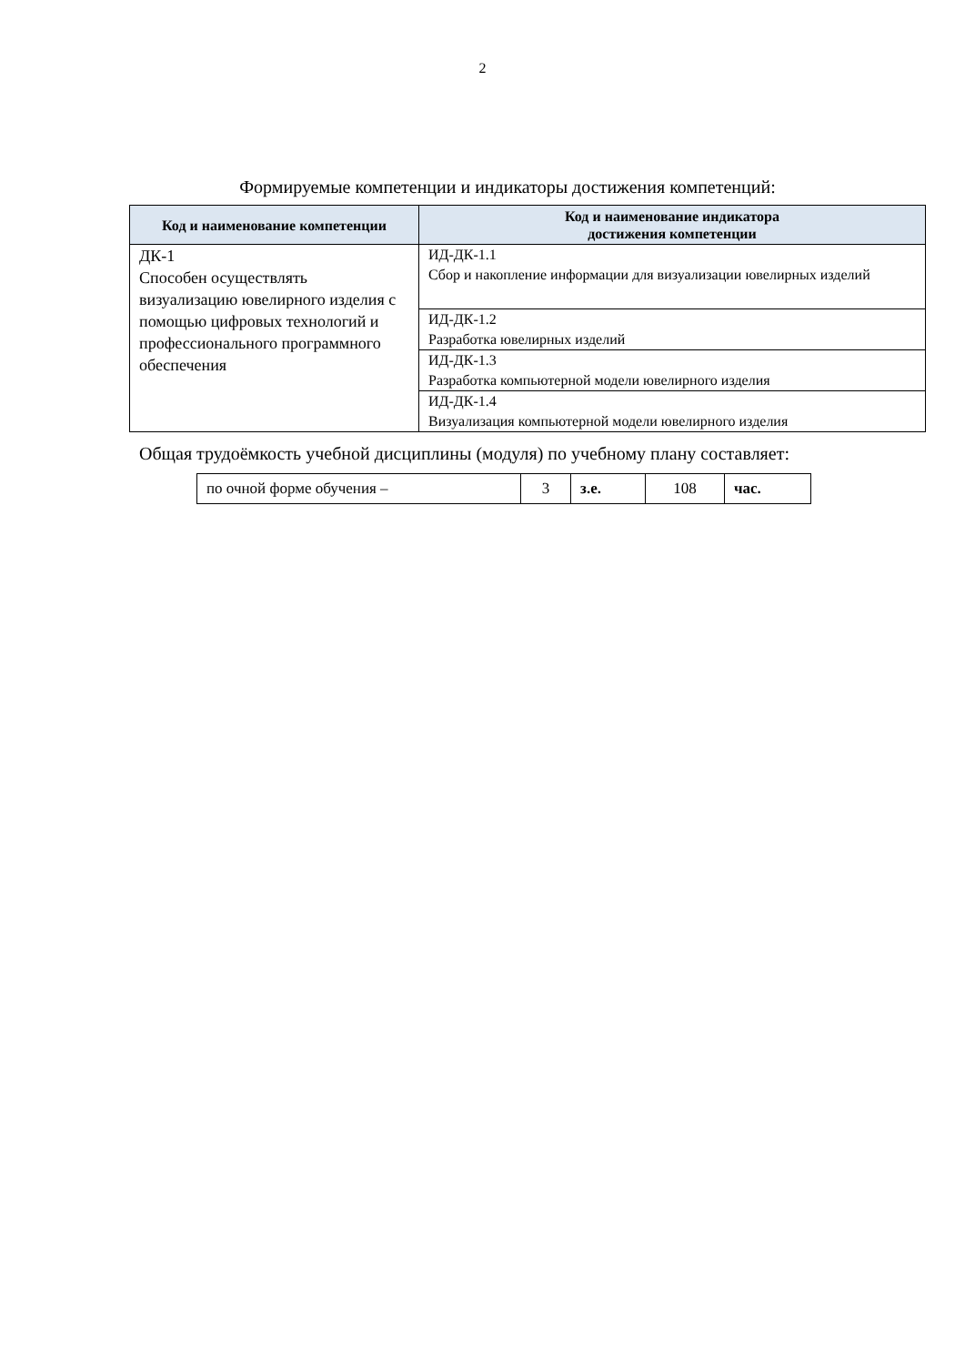2
Формируемые компетенции и индикаторы достижения компетенций:
| Код и наименование компетенции | Код и наименование индикатора достижения компетенции |
| --- | --- |
| ДК-1 Способен осуществлять визуализацию ювелирного изделия с помощью цифровых технологий и профессионального программного обеспечения | ИД-ДК-1.1 Сбор и накопление информации для визуализации ювелирных изделий |
| | ИД-ДК-1.2 Разработка ювелирных изделий |
| | ИД-ДК-1.3 Разработка компьютерной модели ювелирного изделия |
| | ИД-ДК-1.4 Визуализация компьютерной модели ювелирного изделия |
Общая трудоёмкость учебной дисциплины (модуля) по учебному плану составляет:
| по очной форме обучения – | 3 | з.е. | 108 | час. |